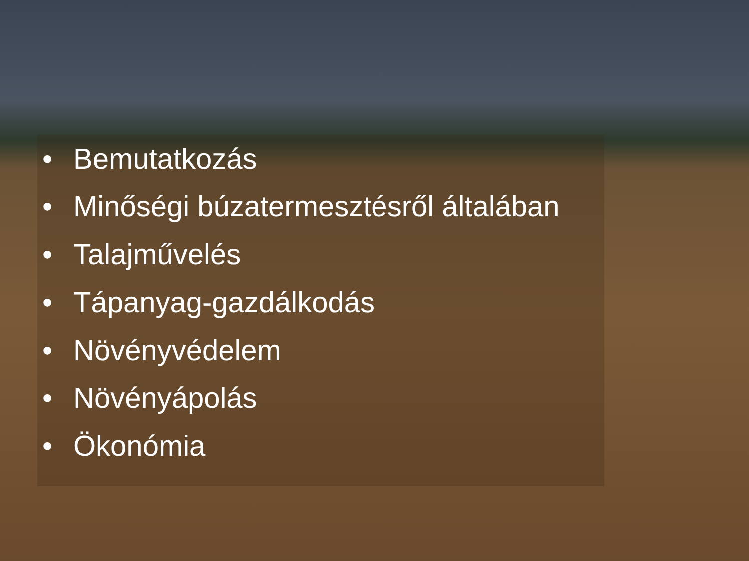• Bemutatkozás
• Minőségi búzatermesztésről általában
• Talajművelés
• Tápanyag-gazdálkodás
• Növényvédelem
• Növényápolás
• Ökonómia